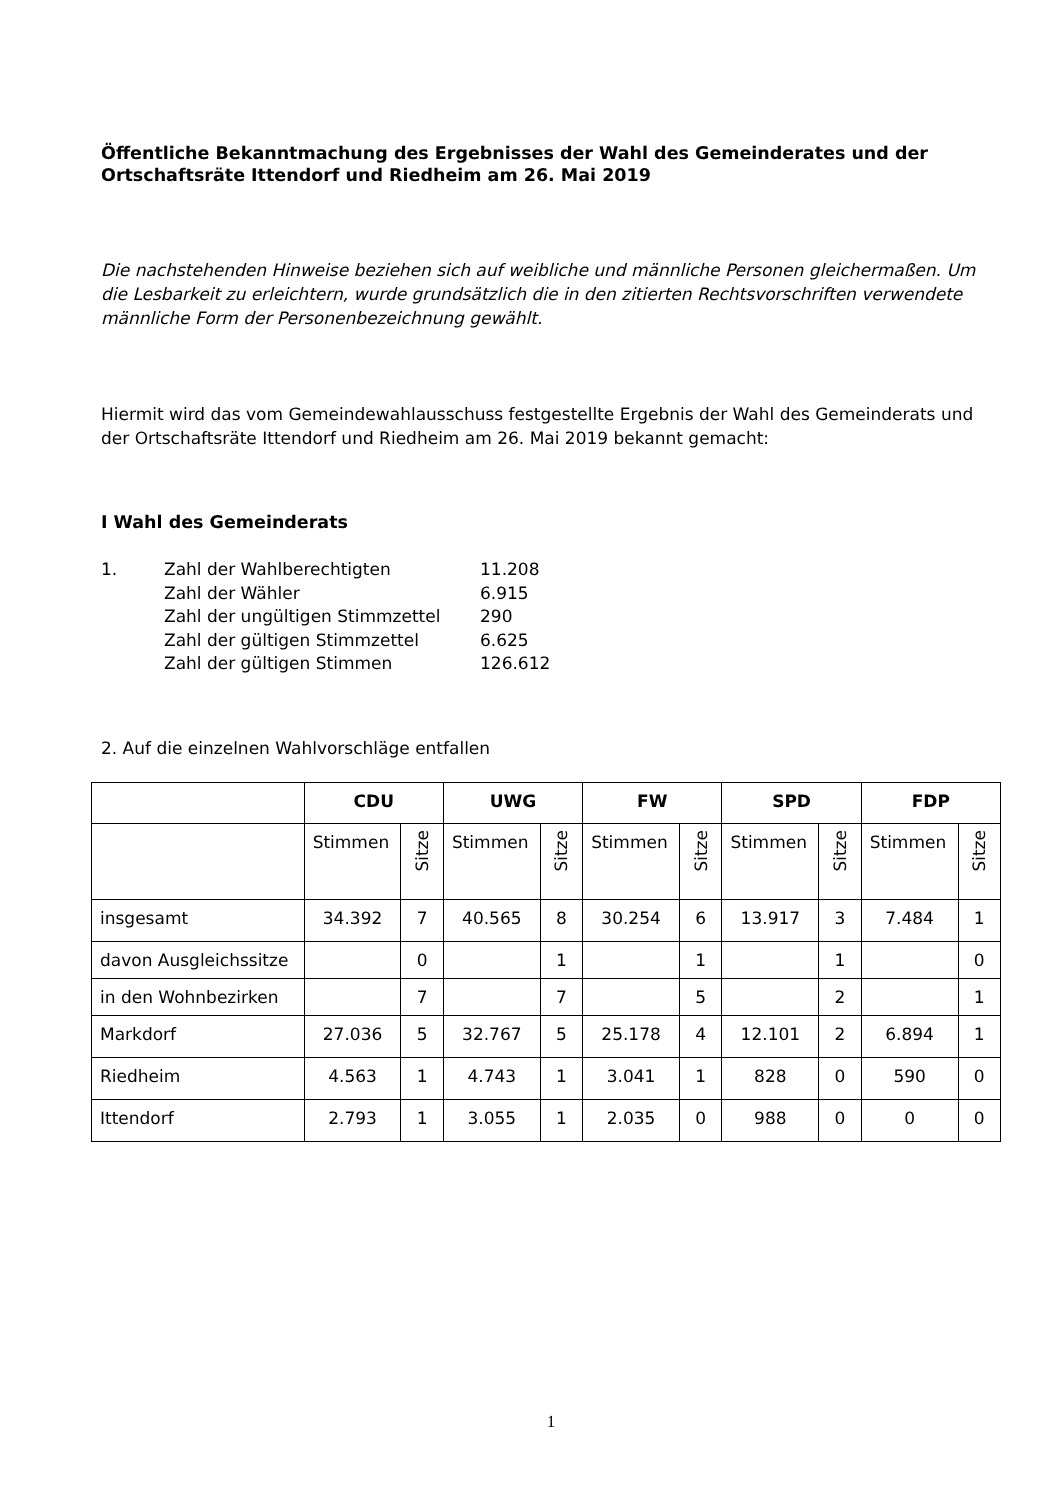Öffentliche Bekanntmachung des Ergebnisses der Wahl des Gemeinderates und der Ortschaftsräte Ittendorf und Riedheim am 26. Mai 2019
Die nachstehenden Hinweise beziehen sich auf weibliche und männliche Personen gleichermaßen. Um die Lesbarkeit zu erleichtern, wurde grundsätzlich die in den zitierten Rechtsvorschriften verwendete männliche Form der Personenbezeichnung gewählt.
Hiermit wird das vom Gemeindewahlausschuss festgestellte Ergebnis der Wahl des Gemeinderats und der Ortschaftsräte Ittendorf und Riedheim am 26. Mai 2019 bekannt gemacht:
I Wahl des Gemeinderats
| 1. | Zahl der Wahlberechtigten | 11.208 |
| | Zahl der Wähler | 6.915 |
| | Zahl der ungültigen Stimmzettel | 290 |
| | Zahl der gültigen Stimmzettel | 6.625 |
| | Zahl der gültigen Stimmen | 126.612 |
2. Auf die einzelnen Wahlvorschläge entfallen
| | CDU | | UWG | | FW | | SPD | | FDP | |
| --- | --- | --- | --- | --- | --- | --- | --- | --- | --- | --- |
| | Stimmen | Sitze | Stimmen | Sitze | Stimmen | Sitze | Stimmen | Sitze | Stimmen | Sitze |
| insgesamt | 34.392 | 7 | 40.565 | 8 | 30.254 | 6 | 13.917 | 3 | 7.484 | 1 |
| davon Ausgleichssitze | | 0 | | 1 | | 1 | | 1 | | 0 |
| in den Wohnbezirken | | 7 | | 7 | | 5 | | 2 | | 1 |
| Markdorf | 27.036 | 5 | 32.767 | 5 | 25.178 | 4 | 12.101 | 2 | 6.894 | 1 |
| Riedheim | 4.563 | 1 | 4.743 | 1 | 3.041 | 1 | 828 | 0 | 590 | 0 |
| Ittendorf | 2.793 | 1 | 3.055 | 1 | 2.035 | 0 | 988 | 0 | 0 | 0 |
1